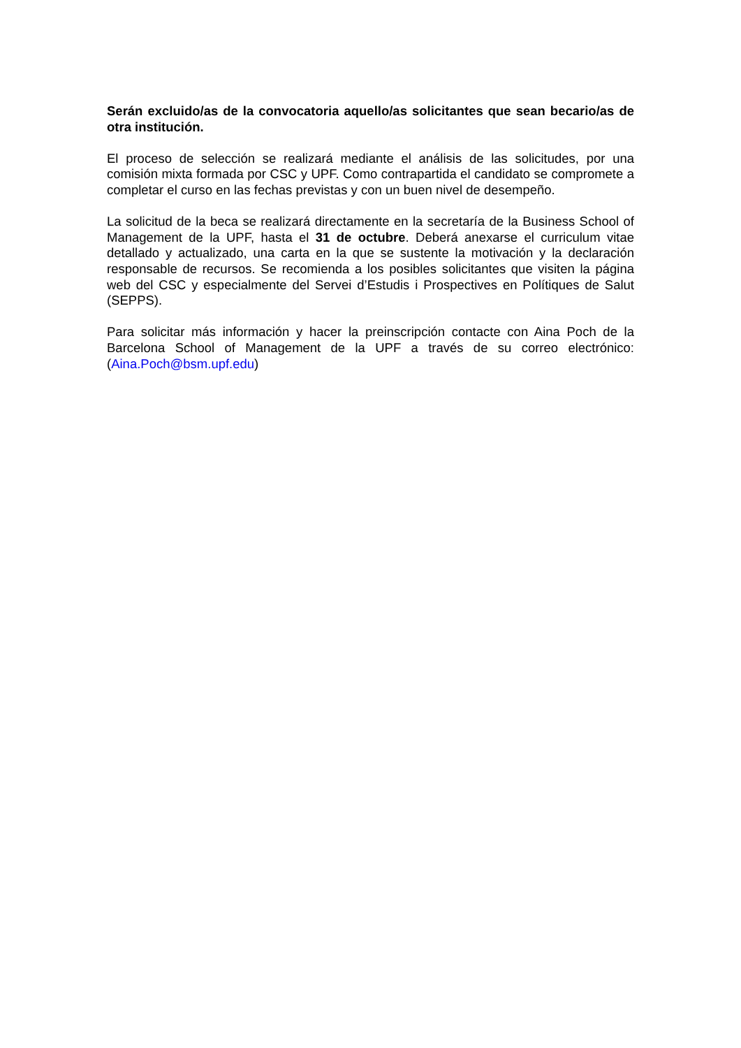Serán excluido/as de la convocatoria aquello/as solicitantes que sean becario/as de otra institución.
El proceso de selección se realizará mediante el análisis de las solicitudes, por una comisión mixta formada por CSC y UPF. Como contrapartida el candidato se compromete a completar el curso en las fechas previstas y con un buen nivel de desempeño.
La solicitud de la beca se realizará directamente en la secretaría de la Business School of Management de la UPF, hasta el 31 de octubre. Deberá anexarse el curriculum vitae detallado y actualizado, una carta en la que se sustente la motivación y la declaración responsable de recursos. Se recomienda a los posibles solicitantes que visiten la página web del CSC y especialmente del Servei d’Estudis i Prospectives en Polítiques de Salut (SEPPS).
Para solicitar más información y hacer la preinscripción contacte con Aina Poch de la Barcelona School of Management de la UPF a través de su correo electrónico: (Aina.Poch@bsm.upf.edu)